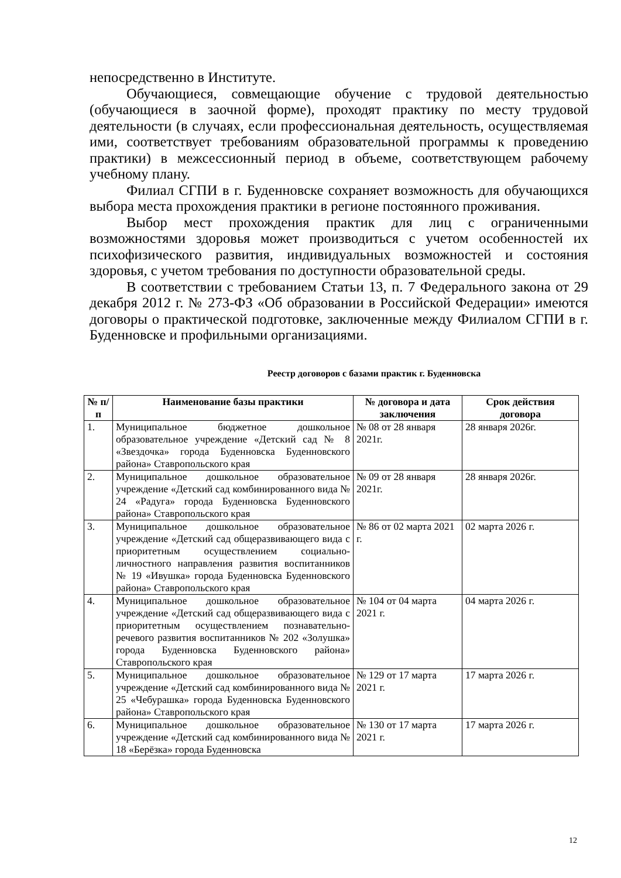непосредственно в Институте.
Обучающиеся, совмещающие обучение с трудовой деятельностью (обучающиеся в заочной форме), проходят практику по месту трудовой деятельности (в случаях, если профессиональная деятельность, осуществляемая ими, соответствует требованиям образовательной программы к проведению практики) в межсессионный период в объеме, соответствующем рабочему учебному плану.
Филиал СГПИ в г. Буденновске сохраняет возможность для обучающихся выбора места прохождения практики в регионе постоянного проживания.
Выбор мест прохождения практик для лиц с ограниченными возможностями здоровья может производиться с учетом особенностей их психофизического развития, индивидуальных возможностей и состояния здоровья, с учетом требования по доступности образовательной среды.
В соответствии с требованием Статьи 13, п. 7 Федерального закона от 29 декабря 2012 г. № 273-ФЗ «Об образовании в Российской Федерации» имеются договоры о практической подготовке, заключенные между Филиалом СГПИ в г. Буденновске и профильными организациями.
Реестр договоров с базами практик г. Буденновска
| № п/п | Наименование базы практики | № договора и дата заключения | Срок действия договора |
| --- | --- | --- | --- |
| 1. | Муниципальное бюджетное дошкольное образовательное учреждение «Детский сад № 8 «Звездочка» города Буденновска Буденновского района» Ставропольского края | № 08 от 28 января 2021г. | 28 января 2026г. |
| 2. | Муниципальное дошкольное образовательное учреждение «Детский сад комбинированного вида № 24 «Радуга» города Буденновска Буденновского района» Ставропольского края | № 09 от 28 января 2021г. | 28 января 2026г. |
| 3. | Муниципальное дошкольное образовательное учреждение «Детский сад общеразвивающего вида с приоритетным осуществлением социально-личностного направления развития воспитанников № 19 «Ивушка» города Буденновска Буденновского района» Ставропольского края | № 86 от 02 марта 2021 г. | 02 марта 2026 г. |
| 4. | Муниципальное дошкольное образовательное учреждение «Детский сад общеразвивающего вида с приоритетным осуществлением познавательно-речевого развития воспитанников № 202 «Золушка» города Буденновска Буденновского района» Ставропольского края | № 104 от 04 марта 2021 г. | 04 марта 2026 г. |
| 5. | Муниципальное дошкольное образовательное учреждение «Детский сад комбинированного вида № 25 «Чебурашка» города Буденновска Буденновского района» Ставропольского края | № 129 от 17 марта 2021 г. | 17 марта 2026 г. |
| 6. | Муниципальное дошкольное образовательное учреждение «Детский сад комбинированного вида № 18 «Берёзка» города Буденновска | № 130 от 17 марта 2021 г. | 17 марта 2026 г. |
12